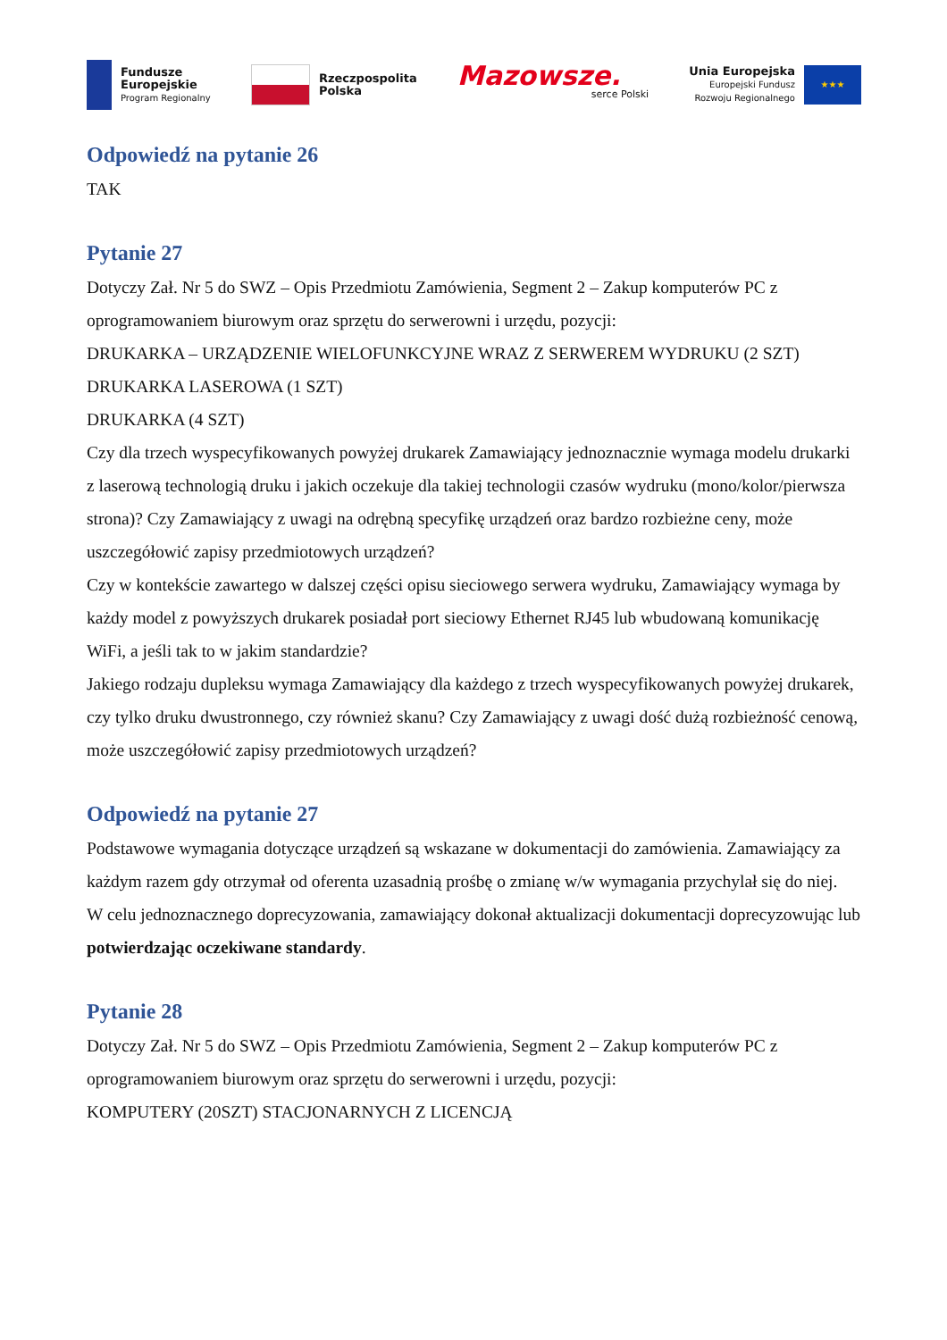Fundusze
Europejskie
Program Regionalny
Rzeczpospolita
Polska
Mazowsze.
serce Polski
Unia Europejska
Europejski Fundusz
Rozwoju Regionalnego
★★★
Odpowiedź na pytanie 26
TAK
Pytanie 27
Dotyczy Zał. Nr 5 do SWZ – Opis Przedmiotu Zamówienia, Segment 2 – Zakup komputerów PC z oprogramowaniem biurowym oraz sprzętu do serwerowni i urzędu, pozycji:
DRUKARKA – URZĄDZENIE WIELOFUNKCYJNE WRAZ Z SERWEREM WYDRUKU (2 SZT)
DRUKARKA LASEROWA (1 SZT)
DRUKARKA (4 SZT)
Czy dla trzech wyspecyfikowanych powyżej drukarek Zamawiający jednoznacznie wymaga modelu drukarki z laserową technologią druku i jakich oczekuje dla takiej technologii czasów wydruku (mono/kolor/pierwsza strona)? Czy Zamawiający z uwagi na odrębną specyfikę urządzeń oraz bardzo rozbieżne ceny, może uszczegółowić zapisy przedmiotowych urządzeń?
Czy w kontekście zawartego w dalszej części opisu sieciowego serwera wydruku, Zamawiający wymaga by każdy model z powyższych drukarek posiadał port sieciowy Ethernet RJ45 lub wbudowaną komunikację WiFi, a jeśli tak to w jakim standardzie?
Jakiego rodzaju dupleksu wymaga Zamawiający dla każdego z trzech wyspecyfikowanych powyżej drukarek, czy tylko druku dwustronnego, czy również skanu? Czy Zamawiający z uwagi dość dużą rozbieżność cenową, może uszczegółowić zapisy przedmiotowych urządzeń?
Odpowiedź na pytanie 27
Podstawowe wymagania dotyczące urządzeń są wskazane w dokumentacji do zamówienia. Zamawiający za każdym razem gdy otrzymał od oferenta uzasadnią prośbę o zmianę w/w wymagania przychylał się do niej.
W celu jednoznacznego doprecyzowania, zamawiający dokonał aktualizacji dokumentacji doprecyzowując lub potwierdzając oczekiwane standardy.
Pytanie 28
Dotyczy Zał. Nr 5 do SWZ – Opis Przedmiotu Zamówienia, Segment 2 – Zakup komputerów PC z oprogramowaniem biurowym oraz sprzętu do serwerowni i urzędu, pozycji:
KOMPUTERY (20SZT) STACJONARNYCH Z LICENCJĄ